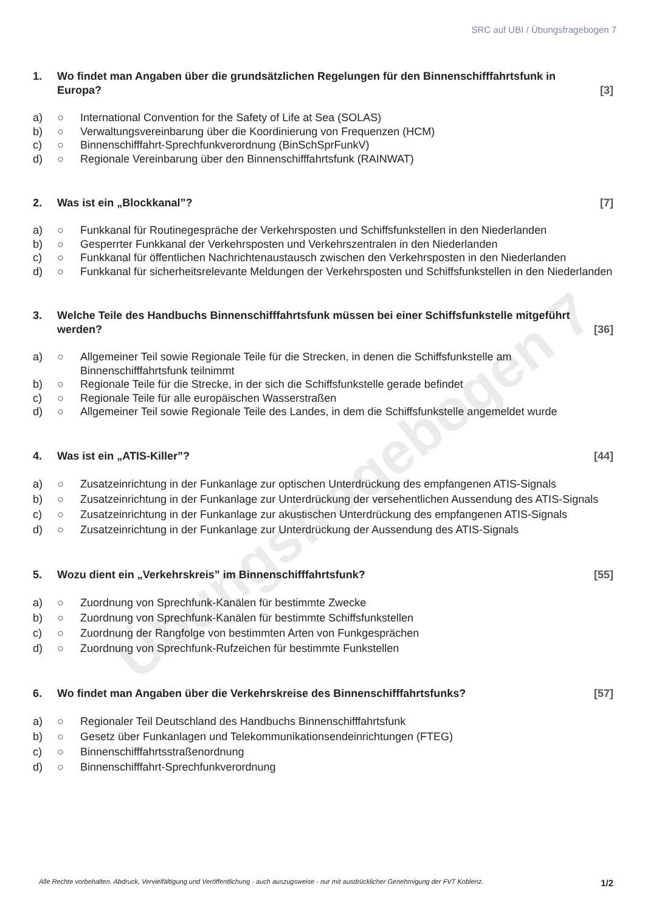Übungsfragebogen 7
SRC auf UBI / Übungsfragebogen 7
1. Wo findet man Angaben über die grundsätzlichen Regelungen für den Binnenschifffahrtsfunk in Europa? [3]
a) ○ International Convention for the Safety of Life at Sea (SOLAS)
b) ○ Verwaltungsvereinbarung über die Koordinierung von Frequenzen (HCM)
c) ○ Binnenschifffahrt-Sprechfunkverordnung (BinSchSprFunkV)
d) ○ Regionale Vereinbarung über den Binnenschifffahrtsfunk (RAINWAT)
2. Was ist ein „Blockkanal”? [7]
a) ○ Funkkanal für Routinegespräche der Verkehrsposten und Schiffsfunkstellen in den Niederlanden
b) ○ Gesperrter Funkkanal der Verkehrsposten und Verkehrszentralen in den Niederlanden
c) ○ Funkkanal für öffentlichen Nachrichtenaustausch zwischen den Verkehrsposten in den Niederlanden
d) ○ Funkkanal für sicherheitsrelevante Meldungen der Verkehrsposten und Schiffsfunkstellen in den Niederlanden
3. Welche Teile des Handbuchs Binnenschifffahrtsfunk müssen bei einer Schiffsfunkstelle mitgeführt werden? [36]
a) ○ Allgemeiner Teil sowie Regionale Teile für die Strecken, in denen die Schiffsfunkstelle am Binnenschifffahrtsfunk teilnimmt
b) ○ Regionale Teile für die Strecke, in der sich die Schiffsfunkstelle gerade befindet
c) ○ Regionale Teile für alle europäischen Wasserstraßen
d) ○ Allgemeiner Teil sowie Regionale Teile des Landes, in dem die Schiffsfunkstelle angemeldet wurde
4. Was ist ein „ATIS-Killer”? [44]
a) ○ Zusatzeinrichtung in der Funkanlage zur optischen Unterdrückung des empfangenen ATIS-Signals
b) ○ Zusatzeinrichtung in der Funkanlage zur Unterdrückung der versehentlichen Aussendung des ATIS-Signals
c) ○ Zusatzeinrichtung in der Funkanlage zur akustischen Unterdrückung des empfangenen ATIS-Signals
d) ○ Zusatzeinrichtung in der Funkanlage zur Unterdrückung der Aussendung des ATIS-Signals
5. Wozu dient ein „Verkehrskreis” im Binnenschifffahrtsfunk? [55]
a) ○ Zuordnung von Sprechfunk-Kanälen für bestimmte Zwecke
b) ○ Zuordnung von Sprechfunk-Kanälen für bestimmte Schiffsfunkstellen
c) ○ Zuordnung der Rangfolge von bestimmten Arten von Funkgesprächen
d) ○ Zuordnung von Sprechfunk-Rufzeichen für bestimmte Funkstellen
6. Wo findet man Angaben über die Verkehrskreise des Binnenschifffahrtsfunks? [57]
a) ○ Regionaler Teil Deutschland des Handbuchs Binnenschifffahrtsfunk
b) ○ Gesetz über Funkanlagen und Telekommunikationsendeinrichtungen (FTEG)
c) ○ Binnenschifffahrtsstraßenordnung
d) ○ Binnenschifffahrt-Sprechfunkverordnung
Alle Rechte vorbehalten. Abdruck, Vervielfältigung und Veröffentlichung - auch auszugsweise - nur mit ausdrücklicher Genehmigung der FVT Koblenz. 1/2